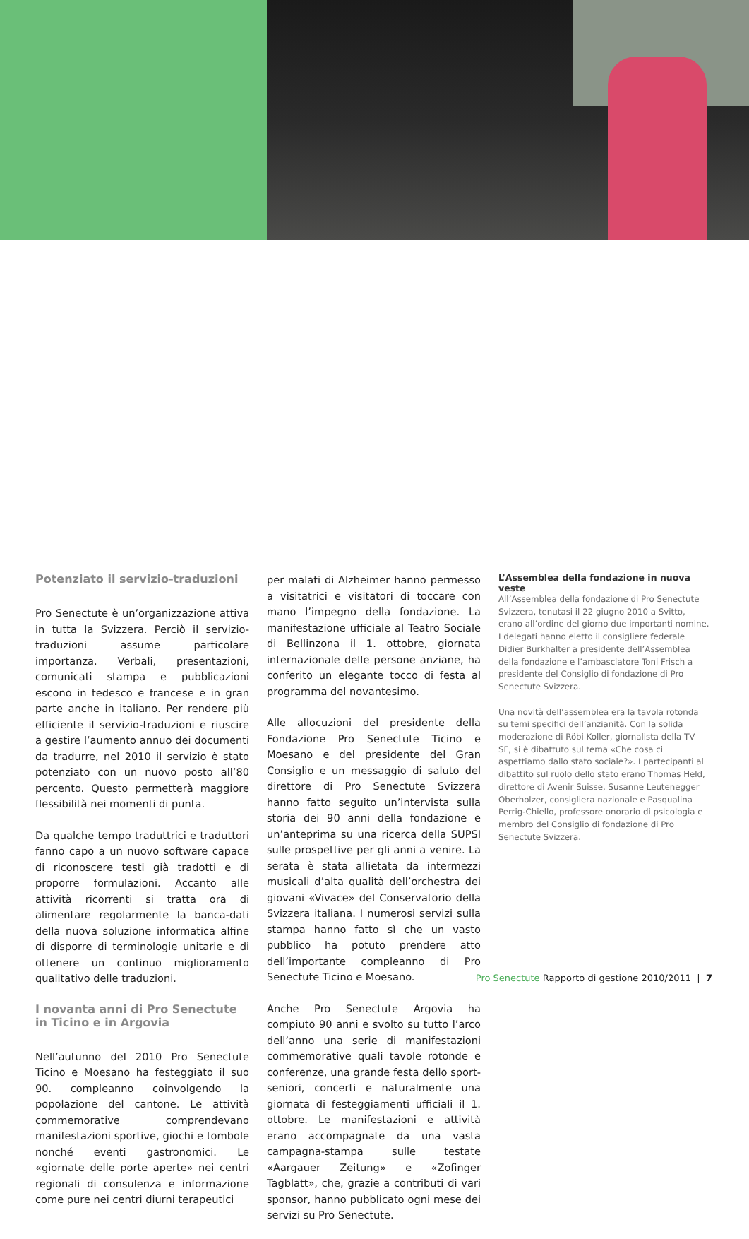Potenziato il servizio-traduzioni
Pro Senectute è un’organizzazione attiva in tutta la Svizzera. Perciò il servizio-traduzioni assume particolare importanza. Verbali, presentazioni, comunicati stampa e pubblicazioni escono in tedesco e francese e in gran parte anche in italiano. Per rendere più efficiente il servizio-traduzioni e riuscire a gestire l’aumento annuo dei documenti da tradurre, nel 2010 il servizio è stato potenziato con un nuovo posto all’80 percento. Questo permetterà maggiore flessibilità nei momenti di punta.
Da qualche tempo traduttrici e traduttori fanno capo a un nuovo software capace di riconoscere testi già tradotti e di proporre formulazioni. Accanto alle attività ricorrenti si tratta ora di alimentare regolarmente la banca-dati della nuova soluzione informatica alfine di disporre di terminologie unitarie e di ottenere un continuo miglioramento qualitativo delle traduzioni.
I novanta anni di Pro Senectute
in Ticino e in Argovia
Nell’autunno del 2010 Pro Senectute Ticino e Moesano ha festeggiato il suo 90. compleanno coinvolgendo la popolazione del cantone. Le attività commemorative comprendevano manifestazioni sportive, giochi e tombole nonché eventi gastronomici. Le «giornate delle porte aperte» nei centri regionali di consulenza e informazione come pure nei centri diurni terapeutici
per malati di Alzheimer hanno permesso a visitatrici e visitatori di toccare con mano l’impegno della fondazione. La manifestazione ufficiale al Teatro Sociale di Bellinzona il 1. ottobre, giornata internazionale delle persone anziane, ha conferito un elegante tocco di festa al programma del novantesimo.
Alle allocuzioni del presidente della Fondazione Pro Senectute Ticino e Moesano e del presidente del Gran Consiglio e un messaggio di saluto del direttore di Pro Senectute Svizzera hanno fatto seguito un’intervista sulla storia dei 90 anni della fondazione e un’anteprima su una ricerca della SUPSI sulle prospettive per gli anni a venire. La serata è stata allietata da intermezzi musicali d’alta qualità dell’orchestra dei giovani «Vivace» del Conservatorio della Svizzera italiana. I numerosi servizi sulla stampa hanno fatto sì che un vasto pubblico ha potuto prendere atto dell’importante compleanno di Pro Senectute Ticino e Moesano.
Anche Pro Senectute Argovia ha compiuto 90 anni e svolto su tutto l’arco dell’anno una serie di manifestazioni commemorative quali tavole rotonde e conferenze, una grande festa dello sport-seniori, concerti e naturalmente una giornata di festeggiamenti ufficiali il 1. ottobre. Le manifestazioni e attività erano accompagnate da una vasta campagna-stampa sulle testate «Aargauer Zeitung» e «Zofinger Tagblatt», che, grazie a contributi di vari sponsor, hanno pubblicato ogni mese dei servizi su Pro Senectute.
L’Assemblea della fondazione in nuova veste
All’Assemblea della fondazione di Pro Senectute Svizzera, tenutasi il 22 giugno 2010 a Svitto, erano all’ordine del giorno due importanti nomine. I delegati hanno eletto il consigliere federale Didier Burkhalter a presidente dell’Assemblea della fondazione e l’ambasciatore Toni Frisch a presidente del Consiglio di fondazione di Pro Senectute Svizzera.
Una novità dell’assemblea era la tavola rotonda su temi specifici dell’anzianità. Con la solida moderazione di Röbi Koller, giornalista della TV SF, si è dibattuto sul tema «Che cosa ci aspettiamo dallo stato sociale?». I partecipanti al dibattito sul ruolo dello stato erano Thomas Held, direttore di Avenir Suisse, Susanne Leutenegger Oberholzer, consigliera nazionale e Pasqualina Perrig-Chiello, professore onorario di psicologia e membro del Consiglio di fondazione di Pro Senectute Svizzera.
Pro Senectute Rapporto di gestione 2010/2011 | 7